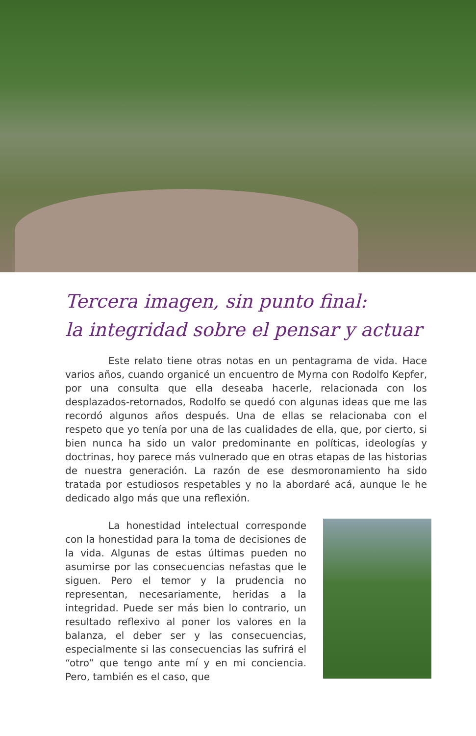Tercera imagen, sin punto final:
la integridad sobre el pensar y actuar
Este relato tiene otras notas en un pentagrama de vida. Hace varios años, cuando organicé un encuentro de Myrna con Rodolfo Kepfer, por una consulta que ella deseaba hacerle, relacionada con los desplazados-retornados, Rodolfo se quedó con algunas ideas que me las recordó algunos años después. Una de ellas se relacionaba con el respeto que yo tenía por una de las cualidades de ella, que, por cierto, si bien nunca ha sido un valor predominante en políticas, ideologías y doctrinas, hoy parece más vulnerado que en otras etapas de las historias de nuestra generación. La razón de ese desmoronamiento ha sido tratada por estudiosos respetables y no la abordaré acá, aunque le he dedicado algo más que una reflexión.
La honestidad intelectual corresponde con la honestidad para la toma de decisiones de la vida. Algunas de estas últimas pueden no asumirse por las consecuencias nefastas que le siguen. Pero el temor y la prudencia no representan, necesariamente, heridas a la integridad. Puede ser más bien lo contrario, un resultado reflexivo al poner los valores en la balanza, el deber ser y las consecuencias, especialmente si las consecuencias las sufrirá el “otro” que tengo ante mí y en mi conciencia. Pero, también es el caso, que